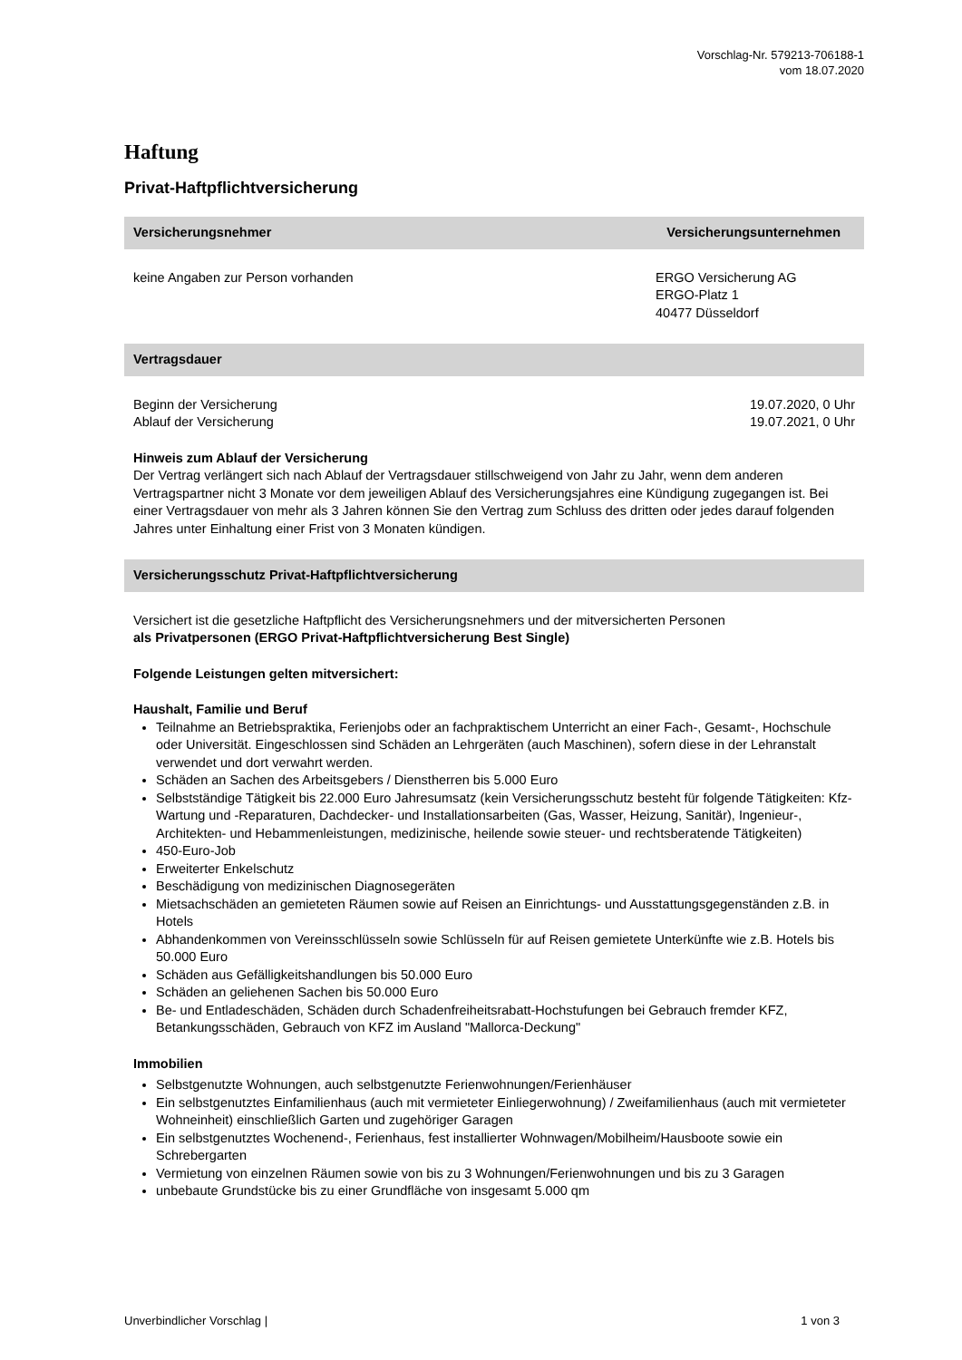Vorschlag-Nr. 579213-706188-1
vom 18.07.2020
Haftung
Privat-Haftpflichtversicherung
Versicherungsnehmer Versicherungsunternehmen
keine Angaben zur Person vorhanden ERGO Versicherung AG
ERGO-Platz 1
40477 Düsseldorf
Vertragsdauer
Beginn der Versicherung 19.07.2020, 0 Uhr
Ablauf der Versicherung 19.07.2021, 0 Uhr
Hinweis zum Ablauf der Versicherung
Der Vertrag verlängert sich nach Ablauf der Vertragsdauer stillschweigend von Jahr zu Jahr, wenn dem anderen Vertragspartner nicht 3 Monate vor dem jeweiligen Ablauf des Versicherungsjahres eine Kündigung zugegangen ist. Bei einer Vertragsdauer von mehr als 3 Jahren können Sie den Vertrag zum Schluss des dritten oder jedes darauf folgenden Jahres unter Einhaltung einer Frist von 3 Monaten kündigen.
Versicherungsschutz Privat-Haftpflichtversicherung
Versichert ist die gesetzliche Haftpflicht des Versicherungsnehmers und der mitversicherten Personen
als Privatpersonen (ERGO Privat-Haftpflichtversicherung Best Single)
Folgende Leistungen gelten mitversichert:
Haushalt, Familie und Beruf
Teilnahme an Betriebspraktika, Ferienjobs oder an fachpraktischem Unterricht an einer Fach-, Gesamt-, Hochschule oder Universität. Eingeschlossen sind Schäden an Lehrgeräten (auch Maschinen), sofern diese in der Lehranstalt verwendet und dort verwahrt werden.
Schäden an Sachen des Arbeitsgebers / Dienstherren bis 5.000 Euro
Selbstständige Tätigkeit bis 22.000 Euro Jahresumsatz (kein Versicherungsschutz besteht für folgende Tätigkeiten: Kfz-Wartung und -Reparaturen, Dachdecker- und Installationsarbeiten (Gas, Wasser, Heizung, Sanitär), Ingenieur-, Architekten- und Hebammenleistungen, medizinische, heilende sowie steuer- und rechtsberatende Tätigkeiten)
450-Euro-Job
Erweiterter Enkelschutz
Beschädigung von medizinischen Diagnosegeräten
Mietsachschäden an gemieteten Räumen sowie auf Reisen an Einrichtungs- und Ausstattungsgegenständen z.B. in Hotels
Abhandenkommen von Vereinsschlüsseln sowie Schlüsseln für auf Reisen gemietete Unterkünfte wie z.B. Hotels bis 50.000 Euro
Schäden aus Gefälligkeitshandlungen bis 50.000 Euro
Schäden an geliehenen Sachen bis 50.000 Euro
Be- und Entladeschäden, Schäden durch Schadenfreiheitsrabatt-Hochstufungen bei Gebrauch fremder KFZ, Betankungsschäden, Gebrauch von KFZ im Ausland "Mallorca-Deckung"
Immobilien
Selbstgenutzte Wohnungen, auch selbstgenutzte Ferienwohnungen/Ferienhäuser
Ein selbstgenutztes Einfamilienhaus (auch mit vermieteter Einliegerwohnung) / Zweifamilienhaus (auch mit vermieteter Wohneinheit) einschließlich Garten und zugehöriger Garagen
Ein selbstgenutztes Wochenend-, Ferienhaus, fest installierter Wohnwagen/Mobilheim/Hausboote sowie ein Schrebergarten
Vermietung von einzelnen Räumen sowie von bis zu 3 Wohnungen/Ferienwohnungen und bis zu 3 Garagen
unbebaute Grundstücke bis zu einer Grundfläche von insgesamt 5.000 qm
Unverbindlicher Vorschlag | 1 von 3